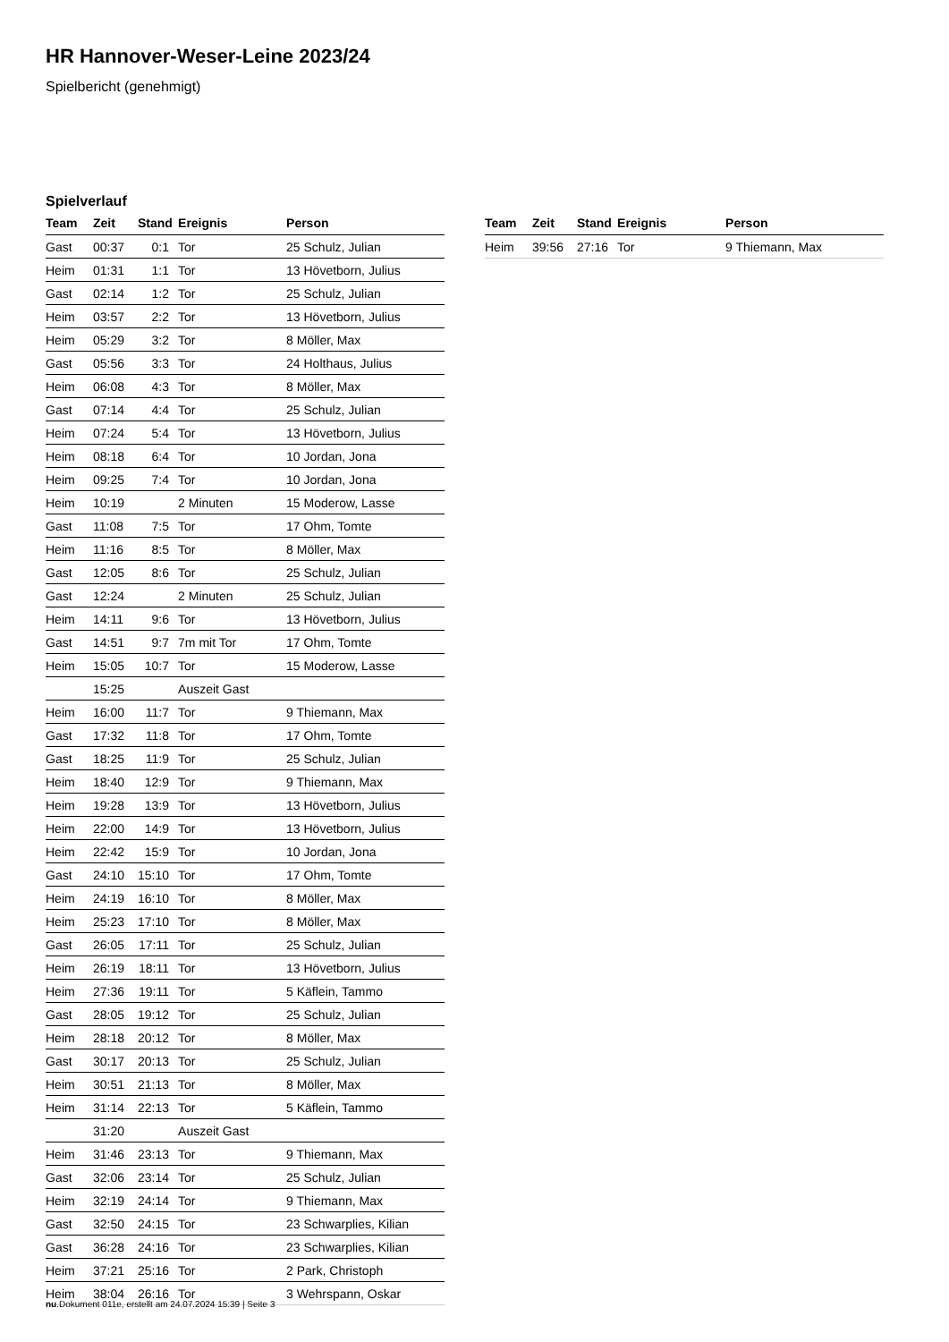HR Hannover-Weser-Leine 2023/24
Spielbericht (genehmigt)
Spielverlauf
| Team | Zeit | Stand | Ereignis | Person |
| --- | --- | --- | --- | --- |
| Gast | 00:37 | 0:1 | Tor | 25 Schulz, Julian |
| Heim | 01:31 | 1:1 | Tor | 13 Hövetborn, Julius |
| Gast | 02:14 | 1:2 | Tor | 25 Schulz, Julian |
| Heim | 03:57 | 2:2 | Tor | 13 Hövetborn, Julius |
| Heim | 05:29 | 3:2 | Tor | 8 Möller, Max |
| Gast | 05:56 | 3:3 | Tor | 24 Holthaus, Julius |
| Heim | 06:08 | 4:3 | Tor | 8 Möller, Max |
| Gast | 07:14 | 4:4 | Tor | 25 Schulz, Julian |
| Heim | 07:24 | 5:4 | Tor | 13 Hövetborn, Julius |
| Heim | 08:18 | 6:4 | Tor | 10 Jordan, Jona |
| Heim | 09:25 | 7:4 | Tor | 10 Jordan, Jona |
| Heim | 10:19 | | 2 Minuten | 15 Moderow, Lasse |
| Gast | 11:08 | 7:5 | Tor | 17 Ohm, Tomte |
| Heim | 11:16 | 8:5 | Tor | 8 Möller, Max |
| Gast | 12:05 | 8:6 | Tor | 25 Schulz, Julian |
| Gast | 12:24 | | 2 Minuten | 25 Schulz, Julian |
| Heim | 14:11 | 9:6 | Tor | 13 Hövetborn, Julius |
| Gast | 14:51 | 9:7 | 7m mit Tor | 17 Ohm, Tomte |
| Heim | 15:05 | 10:7 | Tor | 15 Moderow, Lasse |
| | 15:25 | | Auszeit Gast | |
| Heim | 16:00 | 11:7 | Tor | 9 Thiemann, Max |
| Gast | 17:32 | 11:8 | Tor | 17 Ohm, Tomte |
| Gast | 18:25 | 11:9 | Tor | 25 Schulz, Julian |
| Heim | 18:40 | 12:9 | Tor | 9 Thiemann, Max |
| Heim | 19:28 | 13:9 | Tor | 13 Hövetborn, Julius |
| Heim | 22:00 | 14:9 | Tor | 13 Hövetborn, Julius |
| Heim | 22:42 | 15:9 | Tor | 10 Jordan, Jona |
| Gast | 24:10 | 15:10 | Tor | 17 Ohm, Tomte |
| Heim | 24:19 | 16:10 | Tor | 8 Möller, Max |
| Heim | 25:23 | 17:10 | Tor | 8 Möller, Max |
| Gast | 26:05 | 17:11 | Tor | 25 Schulz, Julian |
| Heim | 26:19 | 18:11 | Tor | 13 Hövetborn, Julius |
| Heim | 27:36 | 19:11 | Tor | 5 Käflein, Tammo |
| Gast | 28:05 | 19:12 | Tor | 25 Schulz, Julian |
| Heim | 28:18 | 20:12 | Tor | 8 Möller, Max |
| Gast | 30:17 | 20:13 | Tor | 25 Schulz, Julian |
| Heim | 30:51 | 21:13 | Tor | 8 Möller, Max |
| Heim | 31:14 | 22:13 | Tor | 5 Käflein, Tammo |
| | 31:20 | | Auszeit Gast | |
| Heim | 31:46 | 23:13 | Tor | 9 Thiemann, Max |
| Gast | 32:06 | 23:14 | Tor | 25 Schulz, Julian |
| Heim | 32:19 | 24:14 | Tor | 9 Thiemann, Max |
| Gast | 32:50 | 24:15 | Tor | 23 Schwarplies, Kilian |
| Gast | 36:28 | 24:16 | Tor | 23 Schwarplies, Kilian |
| Heim | 37:21 | 25:16 | Tor | 2 Park, Christoph |
| Heim | 38:04 | 26:16 | Tor | 3 Wehrspann, Oskar |
| Team | Zeit | Stand | Ereignis | Person |
| --- | --- | --- | --- | --- |
| Heim | 39:56 | 27:16 | Tor | 9 Thiemann, Max |
nu.Dokument 011e, erstellt am 24.07.2024 15:39 | Seite 3